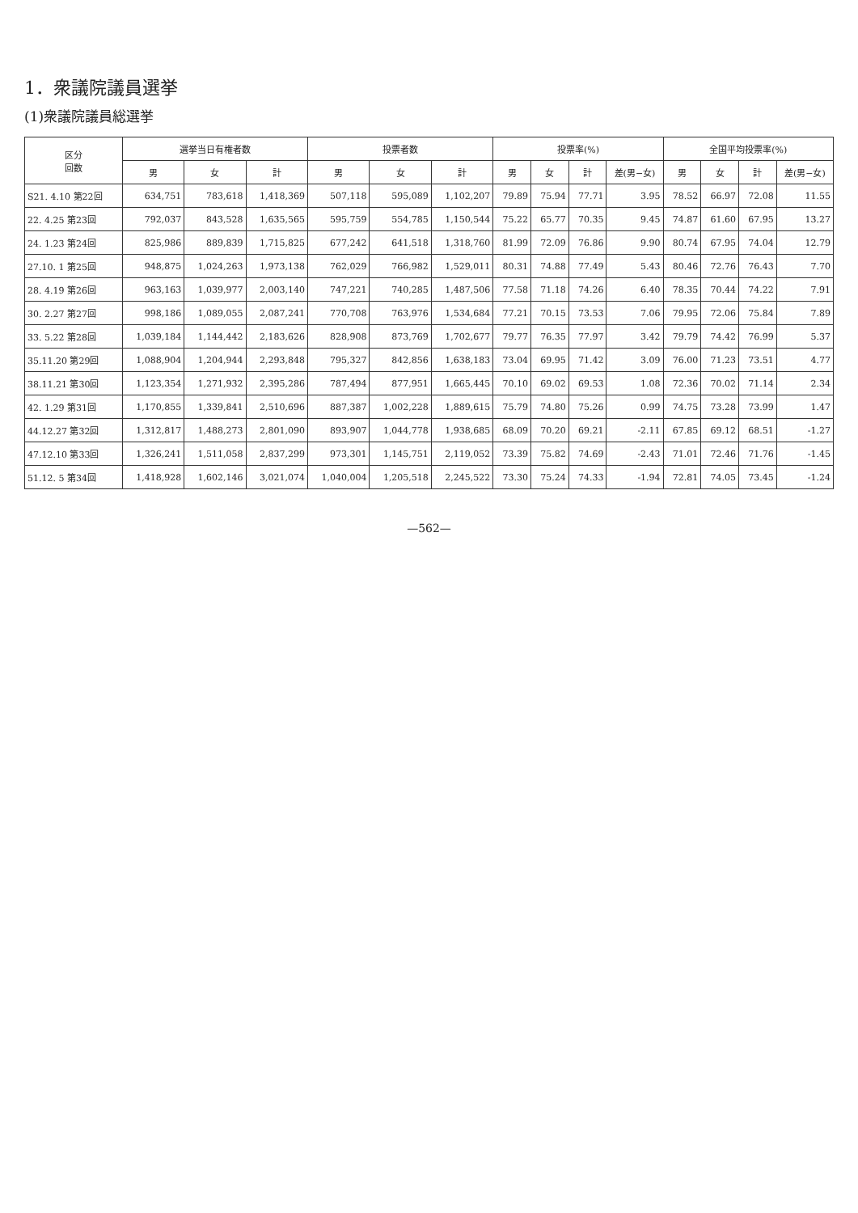1．衆議院議員選挙
(1)衆議院議員総選挙
| 区分 回数 | 選挙当日有権者数 | | | 投票者数 | | | 投票率(%) | | | | 全国平均投票率(%) | | | |
| --- | --- | --- | --- | --- | --- | --- | --- | --- | --- | --- | --- | --- | --- | --- |
| | 男 | 女 | 計 | 男 | 女 | 計 | 男 | 女 | 計 | 差(男−女) | 男 | 女 | 計 | 差(男−女) |
| S21. 4.10 第22回 | 634,751 | 783,618 | 1,418,369 | 507,118 | 595,089 | 1,102,207 | 79.89 | 75.94 | 77.71 | 3.95 | 78.52 | 66.97 | 72.08 | 11.55 |
| 22. 4.25 第23回 | 792,037 | 843,528 | 1,635,565 | 595,759 | 554,785 | 1,150,544 | 75.22 | 65.77 | 70.35 | 9.45 | 74.87 | 61.60 | 67.95 | 13.27 |
| 24. 1.23 第24回 | 825,986 | 889,839 | 1,715,825 | 677,242 | 641,518 | 1,318,760 | 81.99 | 72.09 | 76.86 | 9.90 | 80.74 | 67.95 | 74.04 | 12.79 |
| 27.10. 1 第25回 | 948,875 | 1,024,263 | 1,973,138 | 762,029 | 766,982 | 1,529,011 | 80.31 | 74.88 | 77.49 | 5.43 | 80.46 | 72.76 | 76.43 | 7.70 |
| 28. 4.19 第26回 | 963,163 | 1,039,977 | 2,003,140 | 747,221 | 740,285 | 1,487,506 | 77.58 | 71.18 | 74.26 | 6.40 | 78.35 | 70.44 | 74.22 | 7.91 |
| 30. 2.27 第27回 | 998,186 | 1,089,055 | 2,087,241 | 770,708 | 763,976 | 1,534,684 | 77.21 | 70.15 | 73.53 | 7.06 | 79.95 | 72.06 | 75.84 | 7.89 |
| 33. 5.22 第28回 | 1,039,184 | 1,144,442 | 2,183,626 | 828,908 | 873,769 | 1,702,677 | 79.77 | 76.35 | 77.97 | 3.42 | 79.79 | 74.42 | 76.99 | 5.37 |
| 35.11.20 第29回 | 1,088,904 | 1,204,944 | 2,293,848 | 795,327 | 842,856 | 1,638,183 | 73.04 | 69.95 | 71.42 | 3.09 | 76.00 | 71.23 | 73.51 | 4.77 |
| 38.11.21 第30回 | 1,123,354 | 1,271,932 | 2,395,286 | 787,494 | 877,951 | 1,665,445 | 70.10 | 69.02 | 69.53 | 1.08 | 72.36 | 70.02 | 71.14 | 2.34 |
| 42. 1.29 第31回 | 1,170,855 | 1,339,841 | 2,510,696 | 887,387 | 1,002,228 | 1,889,615 | 75.79 | 74.80 | 75.26 | 0.99 | 74.75 | 73.28 | 73.99 | 1.47 |
| 44.12.27 第32回 | 1,312,817 | 1,488,273 | 2,801,090 | 893,907 | 1,044,778 | 1,938,685 | 68.09 | 70.20 | 69.21 | -2.11 | 67.85 | 69.12 | 68.51 | -1.27 |
| 47.12.10 第33回 | 1,326,241 | 1,511,058 | 2,837,299 | 973,301 | 1,145,751 | 2,119,052 | 73.39 | 75.82 | 74.69 | -2.43 | 71.01 | 72.46 | 71.76 | -1.45 |
| 51.12. 5 第34回 | 1,418,928 | 1,602,146 | 3,021,074 | 1,040,004 | 1,205,518 | 2,245,522 | 73.30 | 75.24 | 74.33 | -1.94 | 72.81 | 74.05 | 73.45 | -1.24 |
—562—